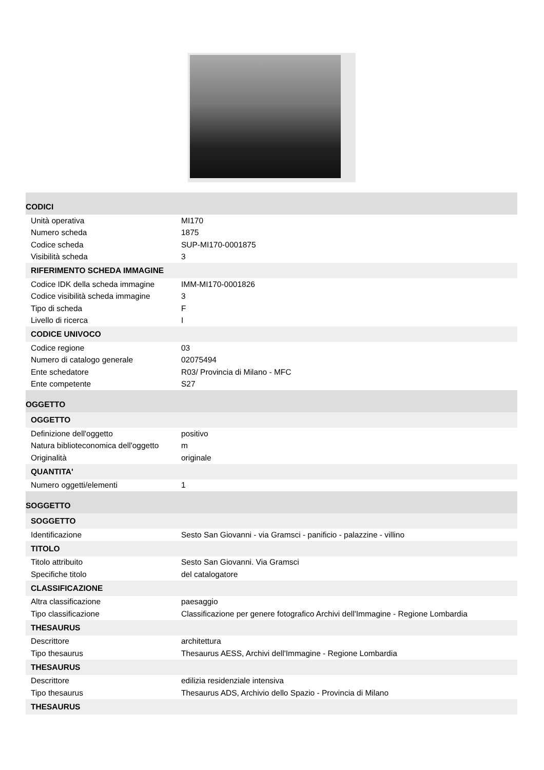| CODICI | |
| Unità operativa | MI170 |
| Numero scheda | 1875 |
| Codice scheda | SUP-MI170-0001875 |
| Visibilità scheda | 3 |
| RIFERIMENTO SCHEDA IMMAGINE | |
| Codice IDK della scheda immagine | IMM-MI170-0001826 |
| Codice visibilità scheda immagine | 3 |
| Tipo di scheda | F |
| Livello di ricerca | I |
| CODICE UNIVOCO | |
| Codice regione | 03 |
| Numero di catalogo generale | 02075494 |
| Ente schedatore | R03/ Provincia di Milano - MFC |
| Ente competente | S27 |
| OGGETTO | |
| OGGETTO | |
| Definizione dell'oggetto | positivo |
| Natura biblioteconomica dell'oggetto | m |
| Originalità | originale |
| QUANTITA' | |
| Numero oggetti/elementi | 1 |
| SOGGETTO | |
| SOGGETTO | |
| Identificazione | Sesto San Giovanni - via Gramsci - panificio - palazzine - villino |
| TITOLO | |
| Titolo attribuito | Sesto San Giovanni. Via Gramsci |
| Specifiche titolo | del catalogatore |
| CLASSIFICAZIONE | |
| Altra classificazione | paesaggio |
| Tipo classificazione | Classificazione per genere fotografico Archivi dell'Immagine - Regione Lombardia |
| THESAURUS | |
| Descrittore | architettura |
| Tipo thesaurus | Thesaurus AESS, Archivi dell'Immagine - Regione Lombardia |
| THESAURUS | |
| Descrittore | edilizia residenziale intensiva |
| Tipo thesaurus | Thesaurus ADS, Archivio dello Spazio - Provincia di Milano |
| THESAURUS | |